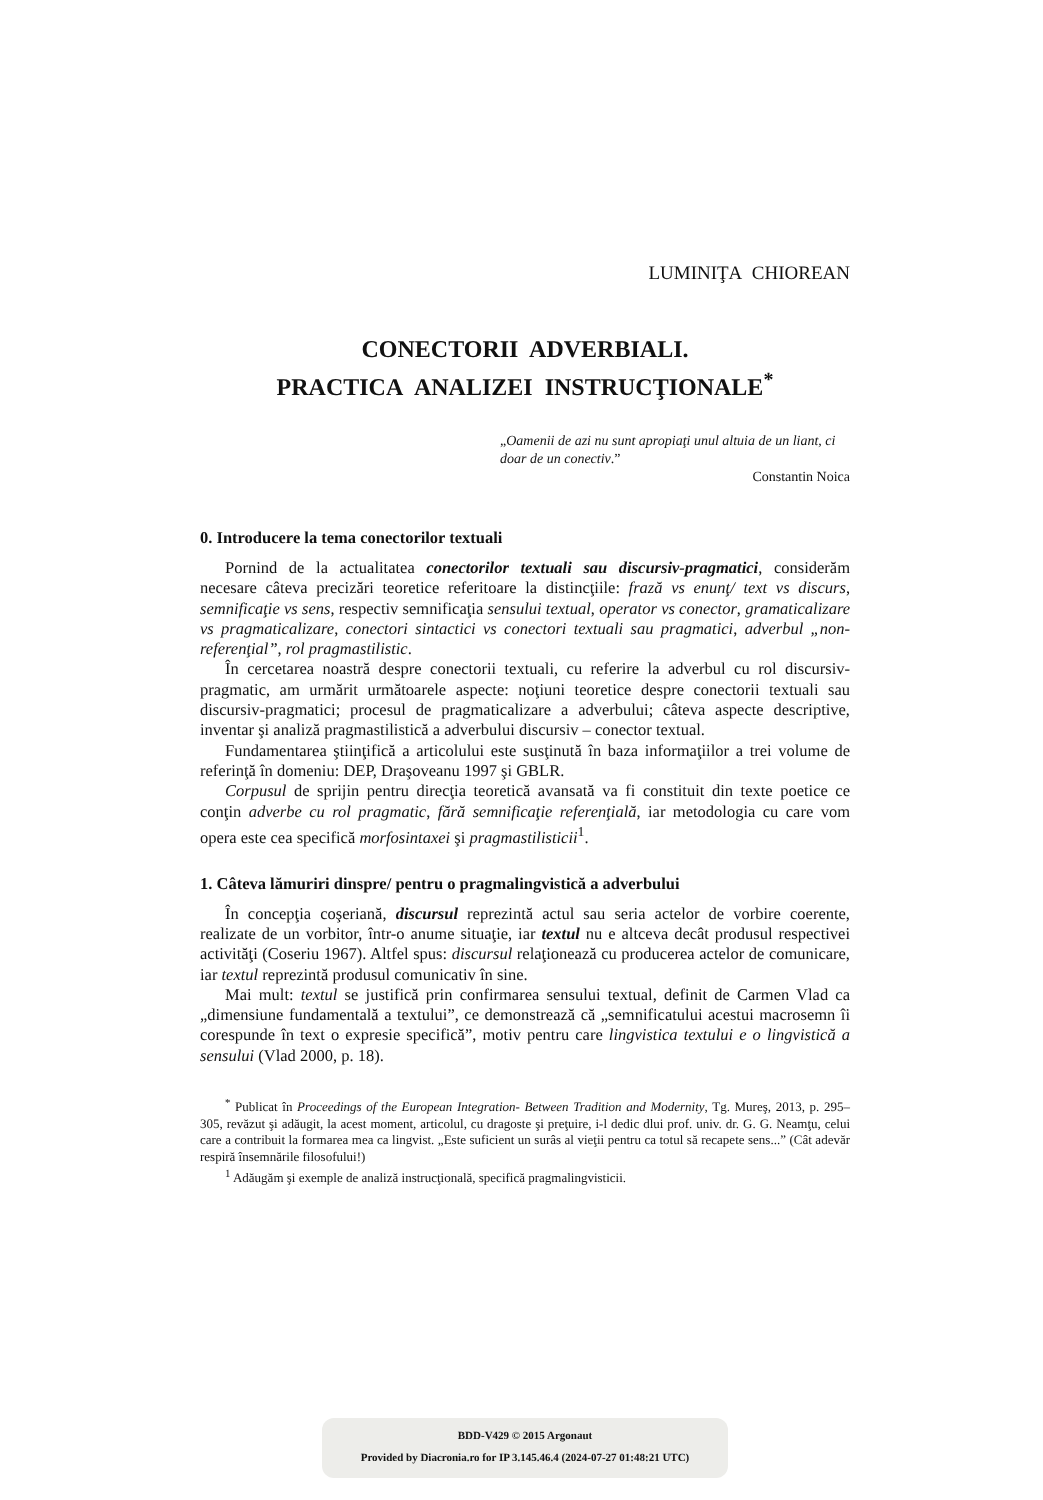LUMINIŢA CHIOREAN
CONECTORII ADVERBIALI.
PRACTICA ANALIZEI INSTRUCŢIONALE<sup>*</sup>
„Oamenii de azi nu sunt apropiaţi unul altuia de un liant, ci doar de un conectiv.”
Constantin Noica
0. Introducere la tema conectorilor textuali
Pornind de la actualitatea conectorilor textuali sau discursiv-pragmatici, considerăm necesare câteva precizări teoretice referitoare la distincţiile: frază vs enunţ/ text vs discurs, semnificaţie vs sens, respectiv semnificaţia sensului textual, operator vs conector, gramaticalizare vs pragmaticalizare, conectori sintactici vs conectori textuali sau pragmatici, adverbul „non-referenţial”, rol pragmastilistic.
În cercetarea noastră despre conectorii textuali, cu referire la adverbul cu rol discursiv-pragmatic, am urmărit următoarele aspecte: noţiuni teoretice despre conectorii textuali sau discursiv-pragmatici; procesul de pragmaticalizare a adverbului; câteva aspecte descriptive, inventar şi analiză pragmastilistică a adverbului discursiv – conector textual.
Fundamentarea ştiinţifică a articolului este susţinută în baza informaţiilor a trei volume de referinţă în domeniu: DEP, Draşoveanu 1997 şi GBLR.
Corpusul de sprijin pentru direcţia teoretică avansată va fi constituit din texte poetice ce conţin adverbe cu rol pragmatic, fără semnificaţie referenţială, iar metodologia cu care vom opera este cea specifică morfosintaxei şi pragmastilisticii<sup>1</sup>.
1. Câteva lămuriri dinspre/ pentru o pragmalingvistică a adverbului
În concepţia coşeriană, discursul reprezintă actul sau seria actelor de vorbire coerente, realizate de un vorbitor, într-o anume situaţie, iar textul nu e altceva decât produsul respectivei activităţi (Coseriu 1967). Altfel spus: discursul relaţionează cu producerea actelor de comunicare, iar textul reprezintă produsul comunicativ în sine.
Mai mult: textul se justifică prin confirmarea sensului textual, definit de Carmen Vlad ca „dimensiune fundamentală a textului”, ce demonstrează că „semnificatului acestui macrosemn îi corespunde în text o expresie specifică”, motiv pentru care lingvistica textului e o lingvistică a sensului (Vlad 2000, p. 18).
<sup>*</sup> Publicat în Proceedings of the European Integration- Between Tradition and Modernity, Tg. Mureş, 2013, p. 295–305, revăzut şi adăugit, la acest moment, articolul, cu dragoste şi preţuire, i-l dedic dlui prof. univ. dr. G. G. Neamţu, celui care a contribuit la formarea mea ca lingvist. „Este suficient un surâs al vieţii pentru ca totul să recapete sens...” (Cât adevăr respiră însemnările filosofului!)
<sup>1</sup> Adăugăm şi exemple de analiză instrucţională, specifică pragmalingvisticii.
BDD-V429 © 2015 Argonaut
Provided by Diacronia.ro for IP 3.145.46.4 (2024-07-27 01:48:21 UTC)